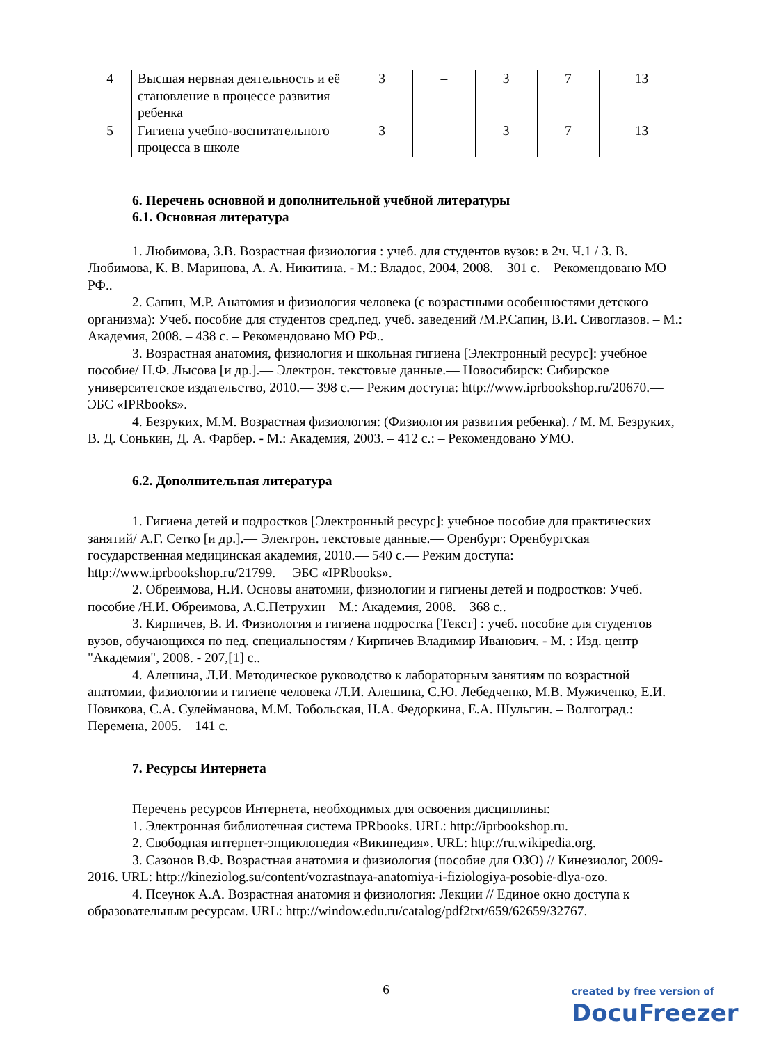| 4 | Высшая нервная деятельность и её становление в процессе развития ребенка | 3 | – | 3 | 7 | 13 |
| 5 | Гигиена учебно-воспитательного процесса в школе | 3 | – | 3 | 7 | 13 |
6. Перечень основной и дополнительной учебной литературы
6.1. Основная литература
1. Любимова, З.В. Возрастная физиология : учеб. для студентов вузов: в 2ч. Ч.1 / З. В. Любимова, К. В. Маринова, А. А. Никитина. - М.: Владос, 2004, 2008. – 301 с. – Рекомендовано МО РФ..
2. Сапин, М.Р. Анатомия и физиология человека (с возрастными особенностями детского организма): Учеб. пособие для студентов сред.пед. учеб. заведений /М.Р.Сапин, В.И. Сивоглазов. – М.: Академия, 2008. – 438 с. – Рекомендовано МО РФ..
3. Возрастная анатомия, физиология и школьная гигиена [Электронный ресурс]: учебное пособие/ Н.Ф. Лысова [и др.].— Электрон. текстовые данные.— Новосибирск: Сибирское университетское издательство, 2010.— 398 c.— Режим доступа: http://www.iprbookshop.ru/20670.— ЭБС «IPRbooks».
4. Безруких, М.М. Возрастная физиология: (Физиология развития ребенка). / М. М. Безруких, В. Д. Сонькин, Д. А. Фарбер. - М.: Академия, 2003. – 412 с.: – Рекомендовано УМО.
6.2. Дополнительная литература
1. Гигиена детей и подростков [Электронный ресурс]: учебное пособие для практических занятий/ А.Г. Сетко [и др.].— Электрон. текстовые данные.— Оренбург: Оренбургская государственная медицинская академия, 2010.— 540 c.— Режим доступа: http://www.iprbookshop.ru/21799.— ЭБС «IPRbooks».
2. Обреимова, Н.И. Основы анатомии, физиологии и гигиены детей и подростков: Учеб. пособие /Н.И. Обреимова, А.С.Петрухин – М.: Академия, 2008. – 368 с..
3. Кирпичев, В. И. Физиология и гигиена подростка [Текст] : учеб. пособие для студентов вузов, обучающихся по пед. специальностям / Кирпичев Владимир Иванович. - М. : Изд. центр "Академия", 2008. - 207,[1] с..
4. Алешина, Л.И. Методическое руководство к лабораторным занятиям по возрастной анатомии, физиологии и гигиене человека /Л.И. Алешина, С.Ю. Лебедченко, М.В. Мужиченко, Е.И. Новикова, С.А. Сулейманова, М.М. Тобольская, Н.А. Федоркина, Е.А. Шульгин. – Волгоград.: Перемена, 2005. – 141 с.
7. Ресурсы Интернета
Перечень ресурсов Интернета, необходимых для освоения дисциплины:
1. Электронная библиотечная система IPRbooks. URL: http://iprbookshop.ru.
2. Свободная интернет-энциклопедия «Википедия». URL: http://ru.wikipedia.org.
3. Сазонов В.Ф. Возрастная анатомия и физиология (пособие для ОЗО) // Кинезиолог, 2009-2016. URL: http://kineziolog.su/content/vozrastnaya-anatomiya-i-fiziologiya-posobie-dlya-ozo.
4. Псеунок А.А. Возрастная анатомия и физиология: Лекции // Единое окно доступа к образовательным ресурсам. URL: http://window.edu.ru/catalog/pdf2txt/659/62659/32767.
6
created by free version of
DocuFreezer